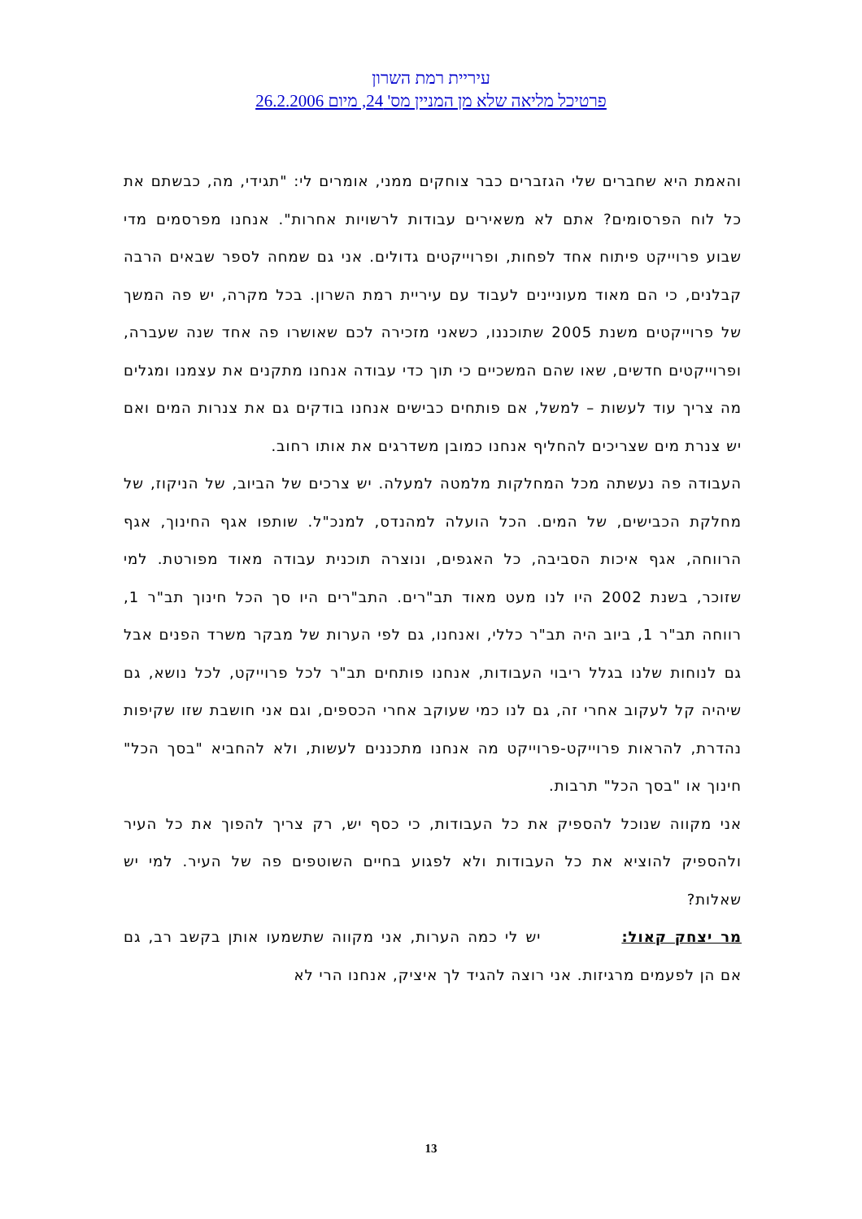עיריית רמת השרון
פרטיכל מליאה שלא מן המניין מס' 24, מיום 26.2.2006
והאמת היא שחברים שלי הגזברים כבר צוחקים ממני, אומרים לי: "תגידי, מה, כבשתם את כל לוח הפרסומים? אתם לא משאירים עבודות לרשויות אחרות". אנחנו מפרסמים מדי שבוע פרוייקט פיתוח אחד לפחות, ופרוייקטים גדולים. אני גם שמחה לספר שבאים הרבה קבלנים, כי הם מאוד מעוניינים לעבוד עם עיריית רמת השרון. בכל מקרה, יש פה המשך של פרוייקטים משנת 2005 שתוכננו, כשאני מזכירה לכם שאושרו פה אחד שנה שעברה, ופרוייקטים חדשים, שאו שהם המשכיים כי תוך כדי עבודה אנחנו מתקנים את עצמנו ומגלים מה צריך עוד לעשות – למשל, אם פותחים כבישים אנחנו בודקים גם את צנרות המים ואם יש צנרת מים שצריכים להחליף אנחנו כמובן משדרגים את אותו רחוב.
העבודה פה נעשתה מכל המחלקות מלמטה למעלה. יש צרכים של הביוב, של הניקוז, של מחלקת הכבישים, של המים. הכל הועלה למהנדס, למנכ"ל. שותפו אגף החינוך, אגף הרווחה, אגף איכות הסביבה, כל האגפים, ונוצרה תוכנית עבודה מאוד מפורטת. למי שזוכר, בשנת 2002 היו לנו מעט מאוד תב"רים. התב"רים היו סך הכל חינוך תב"ר 1, רווחה תב"ר 1, ביוב היה תב"ר כללי, ואנחנו, גם לפי הערות של מבקר משרד הפנים אבל גם לנוחות שלנו בגלל ריבוי העבודות, אנחנו פותחים תב"ר לכל פרוייקט, לכל נושא, גם שיהיה קל לעקוב אחרי זה, גם לנו כמי שעוקב אחרי הכספים, וגם אני חושבת שזו שקיפות נהדרת, להראות פרוייקט-פרוייקט מה אנחנו מתכננים לעשות, ולא להחביא "בסך הכל" חינוך או "בסך הכל" תרבות.
אני מקווה שנוכל להספיק את כל העבודות, כי כסף יש, רק צריך להפוך את כל העיר ולהספיק להוציא את כל העבודות ולא לפגוע בחיים השוטפים פה של העיר. למי יש שאלות?
מר יצחק קאול: יש לי כמה הערות, אני מקווה שתשמעו אותן בקשב רב, גם אם הן לפעמים מרגיזות. אני רוצה להגיד לך איציק, אנחנו הרי לא
13